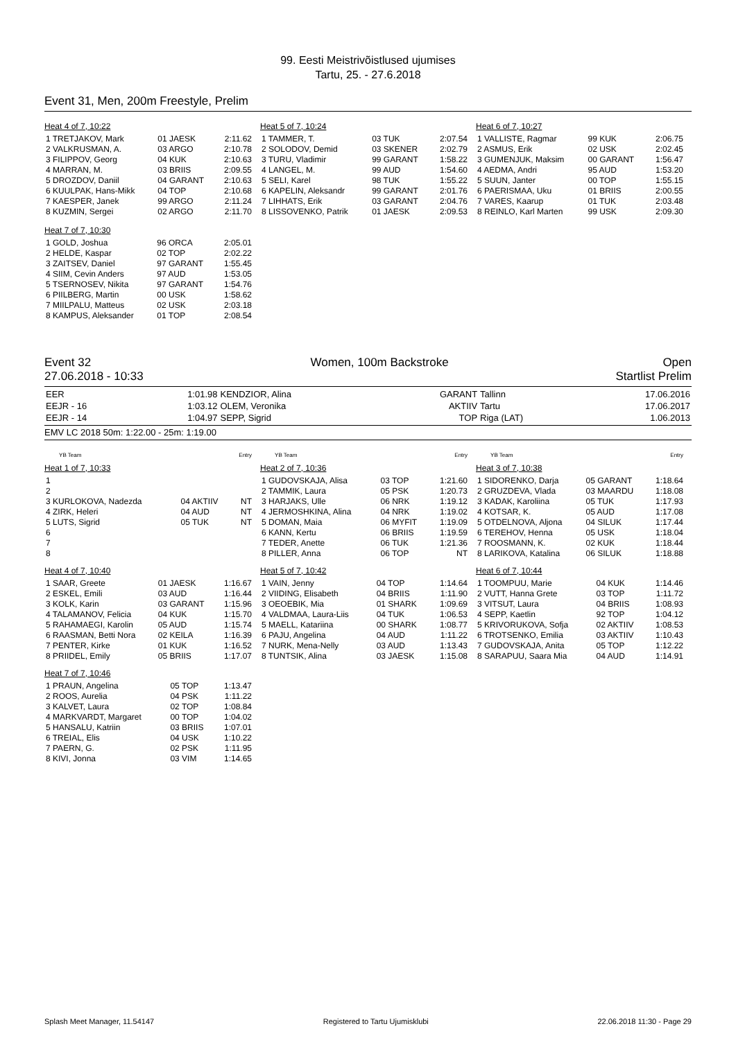99. Eesti Meistrivõistlused ujumises
Tartu, 25. - 27.6.2018
Event 31, Men, 200m Freestyle, Prelim
Heat 4 of 7, 10:22
| 1 TRETJAKOV, Mark | 01 JAESK | 2:11.62 |
| 2 VALKRUSMAN, A. | 03 ARGO | 2:10.78 |
| 3 FILIPPOV, Georg | 04 KUK | 2:10.63 |
| 4 MARRAN, M. | 03 BRIIS | 2:09.55 |
| 5 DROZDOV, Daniil | 04 GARANT | 2:10.63 |
| 6 KUULPAK, Hans-Mikk | 04 TOP | 2:10.68 |
| 7 KAESPER, Janek | 99 ARGO | 2:11.24 |
| 8 KUZMIN, Sergei | 02 ARGO | 2:11.70 |
Heat 7 of 7, 10:30
| 1 GOLD, Joshua | 96 ORCA | 2:05.01 |
| 2 HELDE, Kaspar | 02 TOP | 2:02.22 |
| 3 ZAITSEV, Daniel | 97 GARANT | 1:55.45 |
| 4 SIIM, Cevin Anders | 97 AUD | 1:53.05 |
| 5 TSERNOSEV, Nikita | 97 GARANT | 1:54.76 |
| 6 PIILBERG, Martin | 00 USK | 1:58.62 |
| 7 MIILPALU, Matteus | 02 USK | 2:03.18 |
| 8 KAMPUS, Aleksander | 01 TOP | 2:08.54 |
Heat 5 of 7, 10:24
| 1 TAMMER, T. | 03 TUK | 2:07.54 |
| 2 SOLODOV, Demid | 03 SKENER | 2:02.79 |
| 3 TURU, Vladimir | 99 GARANT | 1:58.22 |
| 4 LANGEL, M. | 99 AUD | 1:54.60 |
| 5 SELI, Karel | 98 TUK | 1:55.22 |
| 6 KAPELIN, Aleksandr | 99 GARANT | 2:01.76 |
| 7 LIHHATS, Erik | 03 GARANT | 2:04.76 |
| 8 LISSOVENKO, Patrik | 01 JAESK | 2:09.53 |
Heat 6 of 7, 10:27
| 1 VALLISTE, Ragmar | 99 KUK | 2:06.75 |
| 2 ASMUS, Erik | 02 USK | 2:02.45 |
| 3 GUMENJUK, Maksim | 00 GARANT | 1:56.47 |
| 4 AEDMA, Andri | 95 AUD | 1:53.20 |
| 5 SUUN, Janter | 00 TOP | 1:55.15 |
| 6 PAERISMAA, Uku | 01 BRIIS | 2:00.55 |
| 7 VARES, Kaarup | 01 TUK | 2:03.48 |
| 8 REINLO, Karl Marten | 99 USK | 2:09.30 |
Event 32
27.06.2018 - 10:33
Women, 100m Backstroke Open
Startlist Prelim
| EER | 1:01.98 | KENDZIOR, Alina | GARANT | Tallinn | 17.06.2016 |
| EEJR - 16 | 1:03.12 | OLEM, Veronika | AKTIIV | Tartu | 17.06.2017 |
| EEJR - 14 | 1:04.97 | SEPP, Sigrid | TOP | Riga (LAT) | 1.06.2013 |
EMV LC 2018 50m: 1:22.00 - 25m: 1:19.00
| | YB Team | Entry |
Heat 1 of 7, 10:33
| 1 | | |
| 2 | | |
| 3 KURLOKOVA, Nadezda | 04 AKTIIV | NT |
| 4 ZIRK, Heleri | 04 AUD | NT |
| 5 LUTS, Sigrid | 05 TUK | NT |
| 6 | | |
| 7 | | |
| 8 | | |
Heat 4 of 7, 10:40
| 1 SAAR, Greete | 01 JAESK | 1:16.67 |
| 2 ESKEL, Emili | 03 AUD | 1:16.44 |
| 3 KOLK, Karin | 03 GARANT | 1:15.96 |
| 4 TALAMANOV, Felicia | 04 KUK | 1:15.70 |
| 5 RAHAMAEGI, Karolin | 05 AUD | 1:15.74 |
| 6 RAASMAN, Betti Nora | 02 KEILA | 1:16.39 |
| 7 PENTER, Kirke | 01 KUK | 1:16.52 |
| 8 PRIIDEL, Emily | 05 BRIIS | 1:17.07 |
Heat 7 of 7, 10:46
| 1 PRAUN, Angelina | 05 TOP | 1:13.47 |
| 2 ROOS, Aurelia | 04 PSK | 1:11.22 |
| 3 KALVET, Laura | 02 TOP | 1:08.84 |
| 4 MARKVARDT, Margaret | 00 TOP | 1:04.02 |
| 5 HANSALU, Katriin | 03 BRIIS | 1:07.01 |
| 6 TREIAL, Elis | 04 USK | 1:10.22 |
| 7 PAERN, G. | 02 PSK | 1:11.95 |
| 8 KIVI, Jonna | 03 VIM | 1:14.65 |
| | YB Team | Entry |
Heat 2 of 7, 10:36
| 1 GUDOVSKAJA, Alisa | 03 TOP | 1:21.60 |
| 2 TAMMIK, Laura | 05 PSK | 1:20.73 |
| 3 HARJAKS, Ulle | 06 NRK | 1:19.12 |
| 4 JERMOSHKINA, Alina | 04 NRK | 1:19.02 |
| 5 DOMAN, Maia | 06 MYFIT | 1:19.09 |
| 6 KANN, Kertu | 06 BRIIS | 1:19.59 |
| 7 TEDER, Anette | 06 TUK | 1:21.36 |
| 8 PILLER, Anna | 06 TOP | NT |
Heat 5 of 7, 10:42
| 1 VAIN, Jenny | 04 TOP | 1:14.64 |
| 2 VIIDING, Elisabeth | 04 BRIIS | 1:11.90 |
| 3 OEOEBIK, Mia | 01 SHARK | 1:09.69 |
| 4 VALDMAA, Laura-Liis | 04 TUK | 1:06.53 |
| 5 MAELL, Katariina | 00 SHARK | 1:08.77 |
| 6 PAJU, Angelina | 04 AUD | 1:11.22 |
| 7 NURK, Mena-Nelly | 03 AUD | 1:13.43 |
| 8 TUNTSIK, Alina | 03 JAESK | 1:15.08 |
| | YB Team | Entry |
Heat 3 of 7, 10:38
| 1 SIDORENKO, Darja | 05 GARANT | 1:18.64 |
| 2 GRUZDEVA, Vlada | 03 MAARDU | 1:18.08 |
| 3 KADAK, Karoliina | 05 TUK | 1:17.93 |
| 4 KOTSAR, K. | 05 AUD | 1:17.08 |
| 5 OTDELNOVA, Aljona | 04 SILUK | 1:17.44 |
| 6 TEREHOV, Henna | 05 USK | 1:18.04 |
| 7 ROOSMANN, K. | 02 KUK | 1:18.44 |
| 8 LARIKOVA, Katalina | 06 SILUK | 1:18.88 |
Heat 6 of 7, 10:44
| 1 TOOMPUU, Marie | 04 KUK | 1:14.46 |
| 2 VUTT, Hanna Grete | 03 TOP | 1:11.72 |
| 3 VITSUT, Laura | 04 BRIIS | 1:08.93 |
| 4 SEPP, Kaetlin | 92 TOP | 1:04.12 |
| 5 KRIVORUKOVA, Sofja | 02 AKTIIV | 1:08.53 |
| 6 TROTSENKO, Emilia | 03 AKTIIV | 1:10.43 |
| 7 GUDOVSKAJA, Anita | 05 TOP | 1:12.22 |
| 8 SARAPUU, Saara Mia | 04 AUD | 1:14.91 |
Splash Meet Manager, 11.54147 Registered to Tartu Ujumisklubi 22.06.2018 11:30 - Page 29